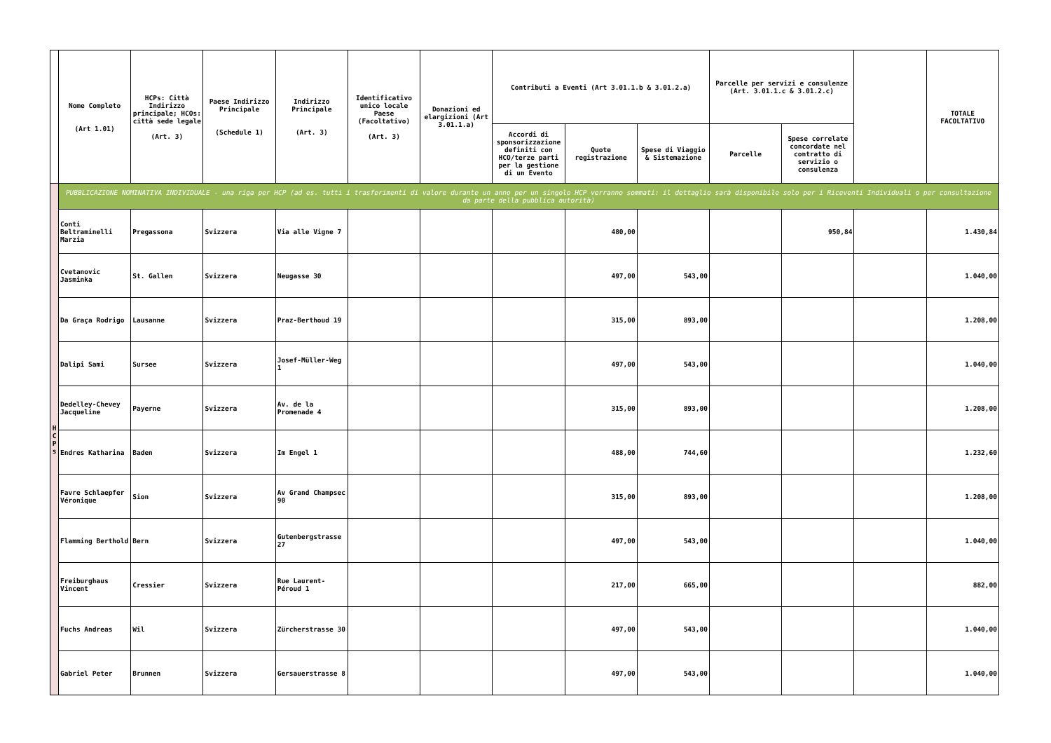| | Nome Completo (Art 1.01) | HCPs: Città Indirizzo principale; HCOs: città sede legale (Art. 3) | Paese Indirizzo Principale (Schedule 1) | Indirizzo Principale (Art. 3) | Identificativo unico locale Paese (Facoltativo) (Art. 3) | Donazioni ed elargizioni (Art 3.01.1.a) | Contributi a Eventi (Art 3.01.1.b & 3.01.2.a) | | | Parcelle per servizi e consulenze (Art. 3.01.1.c & 3.01.2.c) | | | TOTALE FACOLTATIVO |
| --- | --- | --- | --- | --- | --- | --- | --- | --- | --- | --- | --- | --- | --- |
| | | | | | | | Accordi di sponsorizzazione definiti con HCO/terze parti per la gestione di un Evento | Quote registrazione | Spese di Viaggio & Sistemazione | Parcelle | Spese correlate concordate nel contratto di servizio o consulenza | | |
| H C P s | PUBBLICAZIONE NOMINATIVA INDIVIDUALE - una riga per HCP (ad es. tutti i trasferimenti di valore durante un anno per un singolo HCP verranno sommati: il dettaglio sarà disponibile solo per i Riceventi Individuali o per consultazione da parte della pubblica autorità) | | | | | | | | | | | | |
| | Conti Beltraminelli Marzia | Pregassona | Svizzera | Via alle Vigne 7 | | | | 480,00 | | | 950,84 | | 1.430,84 |
| | Cvetanovic Jasminka | St. Gallen | Svizzera | Neugasse 30 | | | | 497,00 | 543,00 | | | | 1.040,00 |
| | Da Graça Rodrigo | Lausanne | Svizzera | Praz-Berthoud 19 | | | | 315,00 | 893,00 | | | | 1.208,00 |
| | Dalipi Sami | Sursee | Svizzera | Josef-Müller-Weg 1 | | | | 497,00 | 543,00 | | | | 1.040,00 |
| | Dedelley-Chevey Jacqueline | Payerne | Svizzera | Av. de la Promenade 4 | | | | 315,00 | 893,00 | | | | 1.208,00 |
| | Endres Katharina | Baden | Svizzera | Im Engel 1 | | | | 488,00 | 744,60 | | | | 1.232,60 |
| | Favre Schlaepfer Véronique | Sion | Svizzera | Av Grand Champsec 90 | | | | 315,00 | 893,00 | | | | 1.208,00 |
| | Flamming Berthold | Bern | Svizzera | Gutenbergstrasse 27 | | | | 497,00 | 543,00 | | | | 1.040,00 |
| | Freiburghaus Vincent | Cressier | Svizzera | Rue Laurent-Péroud 1 | | | | 217,00 | 665,00 | | | | 882,00 |
| | Fuchs Andreas | Wil | Svizzera | Zürcherstrasse 30 | | | | 497,00 | 543,00 | | | | 1.040,00 |
| | Gabriel Peter | Brunnen | Svizzera | Gersauerstrasse 8 | | | | 497,00 | 543,00 | | | | 1.040,00 |